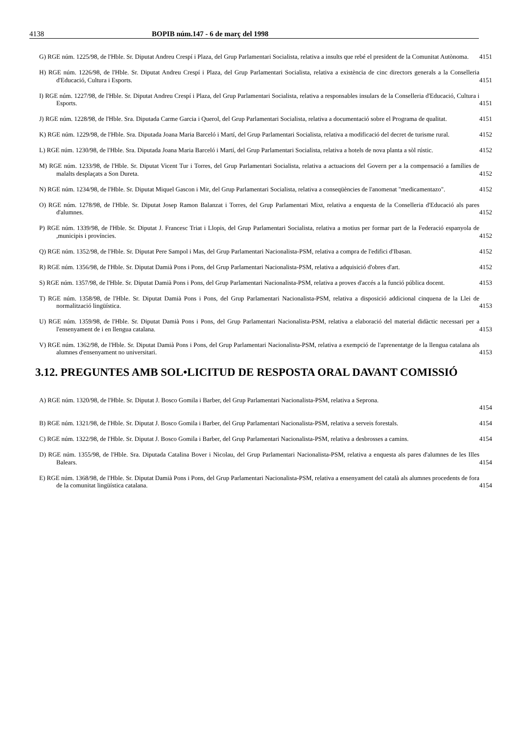4138 BOPIB núm.147 - 6 de març del 1998
G) RGE núm. 1225/98, de l'Hble. Sr. Diputat Andreu Crespí i Plaza, del Grup Parlamentari Socialista, relativa a insults que rebé el president de la Comunitat Autònoma.
4151
H) RGE núm. 1226/98, de l'Hble. Sr. Diputat Andreu Crespí i Plaza, del Grup Parlamentari Socialista, relativa a existència de cinc directors generals a la Conselleria d'Educació, Cultura i Esports.
4151
I) RGE núm. 1227/98, de l'Hble. Sr. Diputat Andreu Crespí i Plaza, del Grup Parlamentari Socialista, relativa a responsables insulars de la Conselleria d'Educació, Cultura i Esports.
4151
J) RGE núm. 1228/98, de l'Hble. Sra. Diputada Carme Garcia i Querol, del Grup Parlamentari Socialista, relativa a documentació sobre el Programa de qualitat.
4151
K) RGE núm. 1229/98, de l'Hble. Sra. Diputada Joana Maria Barceló i Martí, del Grup Parlamentari Socialista, relativa a modificació del decret de turisme rural.
4152
L) RGE núm. 1230/98, de l'Hble. Sra. Diputada Joana Maria Barceló i Martí, del Grup Parlamentari Socialista, relativa a hotels de nova planta a sòl rústic.
4152
M) RGE núm. 1233/98, de l'Hble. Sr. Diputat Vicent Tur i Torres, del Grup Parlamentari Socialista, relativa a actuacions del Govern per a la compensació a famílies de malalts desplaçats a Son Dureta.
4152
N) RGE núm. 1234/98, de l'Hble. Sr. Diputat Miquel Gascon i Mir, del Grup Parlamentari Socialista, relativa a conseqüències de l'anomenat "medicamentazo".
4152
O) RGE núm. 1278/98, de l'Hble. Sr. Diputat Josep Ramon Balanzat i Torres, del Grup Parlamentari Mixt, relativa a enquesta de la Conselleria d'Educació als pares d'alumnes.
4152
P) RGE núm. 1339/98, de l'Hble. Sr. Diputat J. Francesc Triat i Llopis, del Grup Parlamentari Socialista, relativa a motius per formar part de la Federació espanyola de ,municipis i províncies.
4152
Q) RGE núm. 1352/98, de l'Hble. Sr. Diputat Pere Sampol i Mas, del Grup Parlamentari Nacionalista-PSM, relativa a compra de l'edifici d'Ibasan.
4152
R) RGE núm. 1356/98, de l'Hble. Sr. Diputat Damià Pons i Pons, del Grup Parlamentari Nacionalista-PSM, relativa a adquisició d'obres d'art.
4152
S) RGE núm. 1357/98, de l'Hble. Sr. Diputat Damià Pons i Pons, del Grup Parlamentari Nacionalista-PSM, relativa a proves d'accés a la funció pública docent.
4153
T) RGE núm. 1358/98, de l'Hble. Sr. Diputat Damià Pons i Pons, del Grup Parlamentari Nacionalista-PSM, relativa a disposició addicional cinquena de la Llei de normalització lingüística.
4153
U) RGE núm. 1359/98, de l'Hble. Sr. Diputat Damià Pons i Pons, del Grup Parlamentari Nacionalista-PSM, relativa a elaboració del material didàctic necessari per a l'ensenyament de i en llengua catalana.
4153
V) RGE núm. 1362/98, de l'Hble. Sr. Diputat Damià Pons i Pons, del Grup Parlamentari Nacionalista-PSM, relativa a exempció de l'aprenentatge de la llengua catalana als alumnes d'ensenyament no universitari.
4153
3.12. PREGUNTES AMB SOL•LICITUD DE RESPOSTA ORAL DAVANT COMISSIÓ
A) RGE núm. 1320/98, de l'Hble. Sr. Diputat J. Bosco Gomila i Barber, del Grup Parlamentari Nacionalista-PSM, relativa a Seprona.
4154
B) RGE núm. 1321/98, de l'Hble. Sr. Diputat J. Bosco Gomila i Barber, del Grup Parlamentari Nacionalista-PSM, relativa a serveis forestals.
4154
C) RGE núm. 1322/98, de l'Hble. Sr. Diputat J. Bosco Gomila i Barber, del Grup Parlamentari Nacionalista-PSM, relativa a desbrosses a camins.
4154
D) RGE núm. 1355/98, de l'Hble. Sra. Diputada Catalina Bover i Nicolau, del Grup Parlamentari Nacionalista-PSM, relativa a enquesta als pares d'alumnes de les Illes Balears.
4154
E) RGE núm. 1368/98, de l'Hble. Sr. Diputat Damià Pons i Pons, del Grup Parlamentari Nacionalista-PSM, relativa a ensenyament del català als alumnes procedents de fora de la comunitat lingüística catalana.
4154